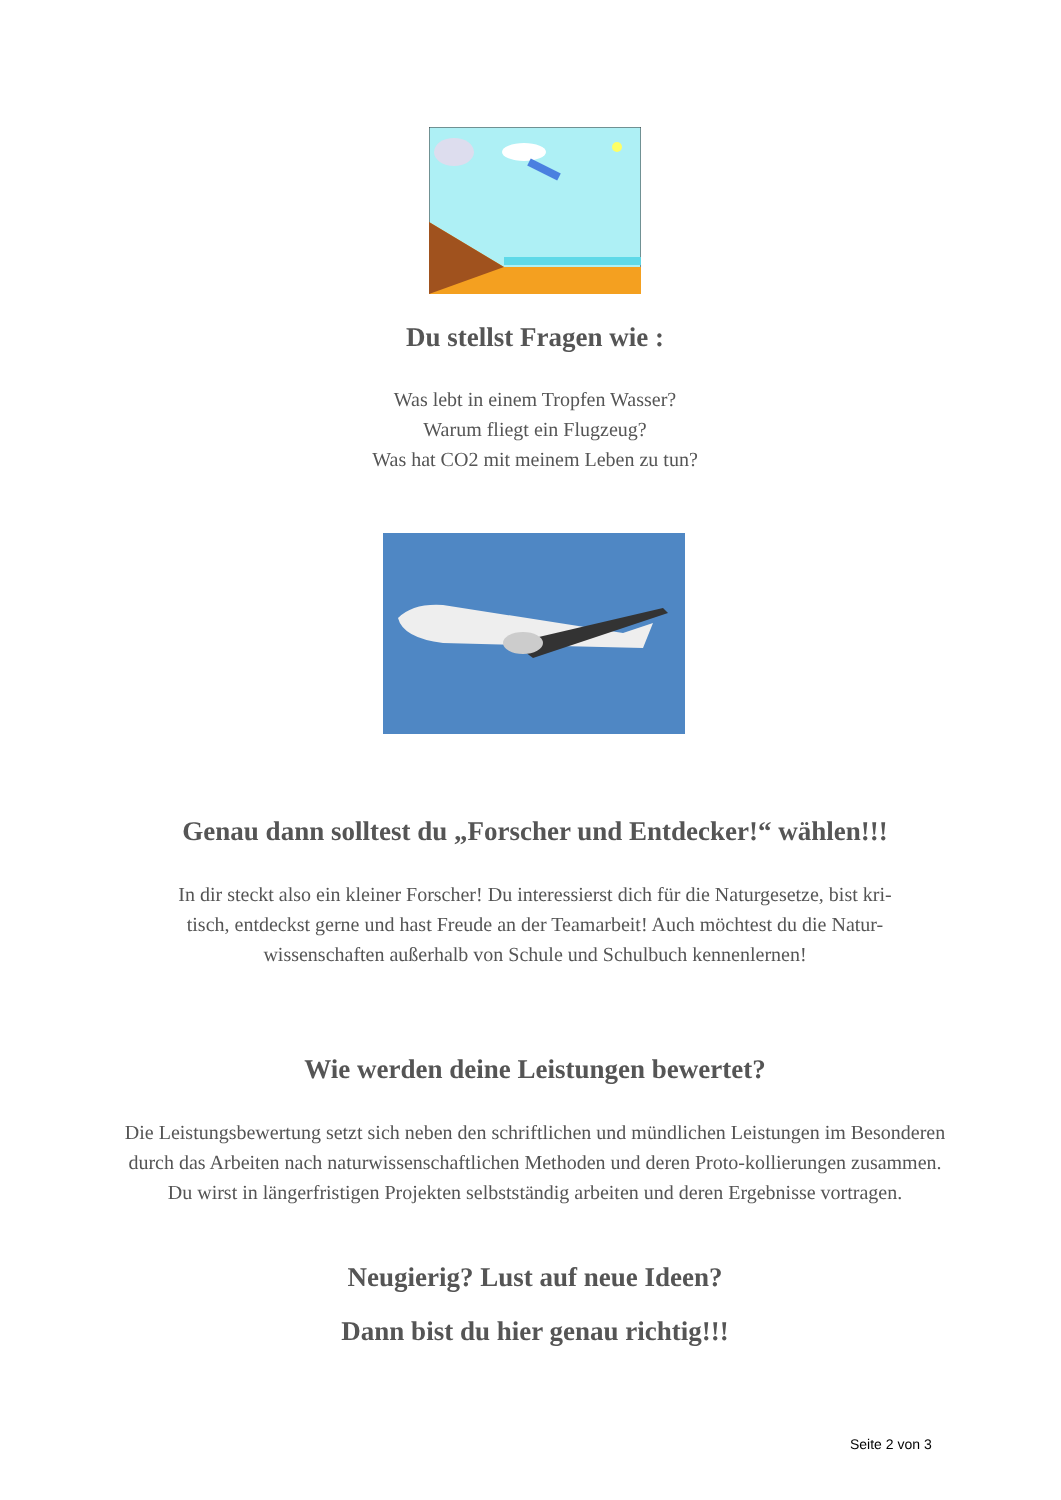Du stellst Fragen wie :
Was lebt in einem Tropfen Wasser?
Warum fliegt ein Flugzeug?
Was hat CO2 mit meinem Leben zu tun?
Genau dann solltest du „Forscher und Entdecker!“ wählen!!!
In dir steckt also ein kleiner Forscher! Du interessierst dich für die Naturgesetze, bist kri-
tisch, entdeckst gerne und hast Freude an der Teamarbeit! Auch möchtest du die Natur-
wissenschaften außerhalb von Schule und Schulbuch kennenlernen!
Wie werden deine Leistungen bewertet?
Die Leistungsbewertung setzt sich neben den schriftlichen und mündlichen Leistungen im Besonderen durch das Arbeiten nach naturwissenschaftlichen Methoden und deren Proto-kollierungen zusammen. Du wirst in längerfristigen Projekten selbstständig arbeiten und deren Ergebnisse vortragen.
Neugierig? Lust auf neue Ideen?
Dann bist du hier genau richtig!!!
Seite 2 von 3